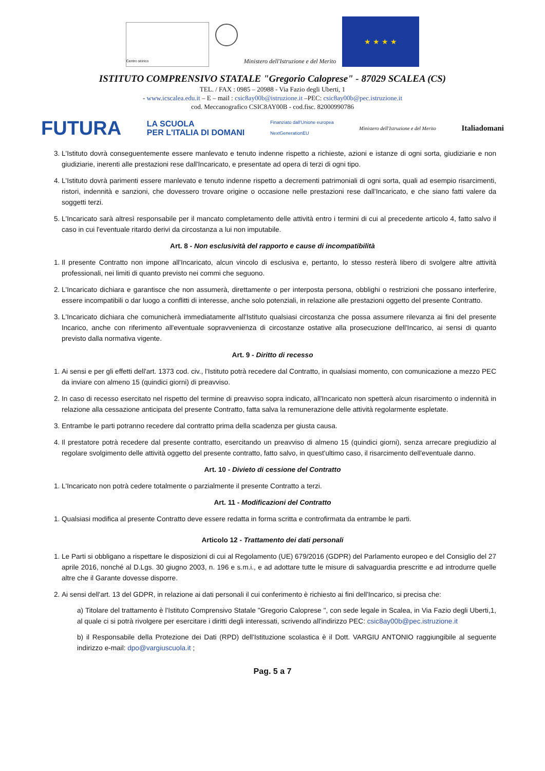Centro storico
Ministero dell'Istruzione e del Merito
★ ★ ★ ★
ISTITUTO COMPRENSIVO STATALE "Gregorio Caloprese" - 87029 SCALEA (CS)
TEL. / FAX : 0985 – 20988 - Via Fazio degli Uberti, 1
- www.icscalea.edu.it – E – mail : csic8ay00b@istruzione.it –PEC: csic8ay00b@pec.istruzione.it
cod. Meccanografico CSIC8AY00B - cod.fisc. 82000990786
FUTURA LA SCUOLA
PER L'ITALIA DI DOMANI Finanziato dall'Unione europea
NextGenerationEU Ministero dell'Istruzione e del Merito Italiadomani
3. L'Istituto dovrà conseguentemente essere manlevato e tenuto indenne rispetto a richieste, azioni e istanze di ogni sorta, giudiziarie e non giudiziarie, inerenti alle prestazioni rese dall'Incaricato, e presentate ad opera di terzi di ogni tipo.
4. L'Istituto dovrà parimenti essere manlevato e tenuto indenne rispetto a decrementi patrimoniali di ogni sorta, quali ad esempio risarcimenti, ristori, indennità e sanzioni, che dovessero trovare origine o occasione nelle prestazioni rese dall'Incaricato, e che siano fatti valere da soggetti terzi.
5. L'Incaricato sarà altresì responsabile per il mancato completamento delle attività entro i termini di cui al precedente articolo 4, fatto salvo il caso in cui l'eventuale ritardo derivi da circostanza a lui non imputabile.
Art. 8 - Non esclusività del rapporto e cause di incompatibilità
1. Il presente Contratto non impone all'Incaricato, alcun vincolo di esclusiva e, pertanto, lo stesso resterà libero di svolgere altre attività professionali, nei limiti di quanto previsto nei commi che seguono.
2. L'Incaricato dichiara e garantisce che non assumerà, direttamente o per interposta persona, obblighi o restrizioni che possano interferire, essere incompatibili o dar luogo a conflitti di interesse, anche solo potenziali, in relazione alle prestazioni oggetto del presente Contratto.
3. L'Incaricato dichiara che comunicherà immediatamente all'Istituto qualsiasi circostanza che possa assumere rilevanza ai fini del presente Incarico, anche con riferimento all'eventuale sopravvenienza di circostanze ostative alla prosecuzione dell'Incarico, ai sensi di quanto previsto dalla normativa vigente.
Art. 9 - Diritto di recesso
1. Ai sensi e per gli effetti dell'art. 1373 cod. civ., l'Istituto potrà recedere dal Contratto, in qualsiasi momento, con comunicazione a mezzo PEC da inviare con almeno 15 (quindici giorni) di preavviso.
2. In caso di recesso esercitato nel rispetto del termine di preavviso sopra indicato, all'Incaricato non spetterà alcun risarcimento o indennità in relazione alla cessazione anticipata del presente Contratto, fatta salva la remunerazione delle attività regolarmente espletate.
3. Entrambe le parti potranno recedere dal contratto prima della scadenza per giusta causa.
4. Il prestatore potrà recedere dal presente contratto, esercitando un preavviso di almeno 15 (quindici giorni), senza arrecare pregiudizio al regolare svolgimento delle attività oggetto del presente contratto, fatto salvo, in quest'ultimo caso, il risarcimento dell'eventuale danno.
Art. 10 - Divieto di cessione del Contratto
1. L'Incaricato non potrà cedere totalmente o parzialmente il presente Contratto a terzi.
Art. 11 - Modificazioni del Contratto
1. Qualsiasi modifica al presente Contratto deve essere redatta in forma scritta e controfirmata da entrambe le parti.
Articolo 12 - Trattamento dei dati personali
1. Le Parti si obbligano a rispettare le disposizioni di cui al Regolamento (UE) 679/2016 (GDPR) del Parlamento europeo e del Consiglio del 27 aprile 2016, nonché al D.Lgs. 30 giugno 2003, n. 196 e s.m.i., e ad adottare tutte le misure di salvaguardia prescritte e ad introdurre quelle altre che il Garante dovesse disporre.
2. Ai sensi dell'art. 13 del GDPR, in relazione ai dati personali il cui conferimento è richiesto ai fini dell'Incarico, si precisa che:
a) Titolare del trattamento è l'Istituto Comprensivo Statale "Gregorio Caloprese ", con sede legale in Scalea, in Via Fazio degli Uberti,1, al quale ci si potrà rivolgere per esercitare i diritti degli interessati, scrivendo all'indirizzo PEC: csic8ay00b@pec.istruzione.it
b) il Responsabile della Protezione dei Dati (RPD) dell'Istituzione scolastica è il Dott. VARGIU ANTONIO raggiungibile al seguente indirizzo e-mail: dpo@vargiuscuola.it ;
Pag. 5 a 7